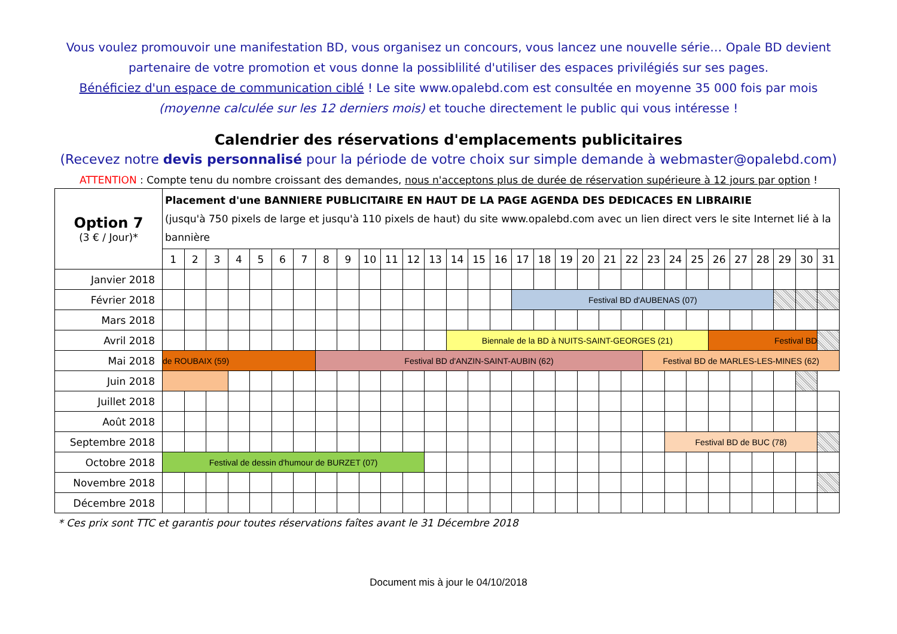Vous voulez promouvoir une manifestation BD, vous organisez un concours, vous lancez une nouvelle série… Opale BD devient partenaire de votre promotion et vous donne la possiblilité d'utiliser des espaces privilégiés sur ses pages.
Bénéficiez d'un espace de communication ciblé ! Le site www.opalebd.com est consultée en moyenne 35 000 fois par mois (moyenne calculée sur les 12 derniers mois) et touche directement le public qui vous intéresse !
Calendrier des réservations d'emplacements publicitaires
(Recevez notre devis personnalisé pour la période de votre choix sur simple demande à webmaster@opalebd.com)
ATTENTION : Compte tenu du nombre croissant des demandes, nous n'acceptons plus de durée de réservation supérieure à 12 jours par option !
| Option 7 (3 € / Jour)* | Placement d'une BANNIERE PUBLICITAIRE EN HAUT DE LA PAGE AGENDA DES DEDICACES EN LIBRAIRIE (jusqu'à 750 pixels de large et jusqu'à 110 pixels de haut) du site www.opalebd.com avec un lien direct vers le site Internet lié à la bannière | | | | | | | | | | | | | | | | | | | | | | | | | | | | | | |
| | 1 | 2 | 3 | 4 | 5 | 6 | 7 | 8 | 9 | 10 | 11 | 12 | 13 | 14 | 15 | 16 | 17 | 18 | 19 | 20 | 21 | 22 | 23 | 24 | 25 | 26 | 27 | 28 | 29 | 30 | 31 |
| Janvier 2018 | | | | | | | | | | | | | | | | | | | | | | | | | | | | | | | |
| Février 2018 | | | | | | | | | | | | | | | | | Festival BD d'AUBENAS (07) | | | | | | | | | | | | | | |
| Mars 2018 | | | | | | | | | | | | | | | | | | | | | | | | | | | | | | | |
| Avril 2018 | | | | | | | | | | | | | | Biennale de la BD à NUITS-SAINT-GEORGES (21) | | | | | | | | | | | | Festival BD | | | | | |
| Mai 2018 | de ROUBAIX (59) | | | | | | | Festival BD d'ANZIN-SAINT-AUBIN (62) | | | | | | | | | | | | | | | Festival BD de MARLES-LES-MINES (62) | | | | | | | | |
| Juin 2018 | | | | | | | | | | | | | | | | | | | | | | | | | | | | | | | |
| Juillet 2018 | | | | | | | | | | | | | | | | | | | | | | | | | | | | | | | |
| Août 2018 | | | | | | | | | | | | | | | | | | | | | | | | | | | | | | | |
| Septembre 2018 | | | | | | | | | | | | | | | | | | | | | | | | Festival BD de BUC (78) | | | | | | | |
| Octobre 2018 | Festival de dessin d'humour de BURZET (07) | | | | | | | | | | | | | | | | | | | | | | | | | | | | | | |
| Novembre 2018 | | | | | | | | | | | | | | | | | | | | | | | | | | | | | | | |
| Décembre 2018 | | | | | | | | | | | | | | | | | | | | | | | | | | | | | | | |
* Ces prix sont TTC et garantis pour toutes réservations faîtes avant le 31 Décembre 2018
Document mis à jour le 04/10/2018